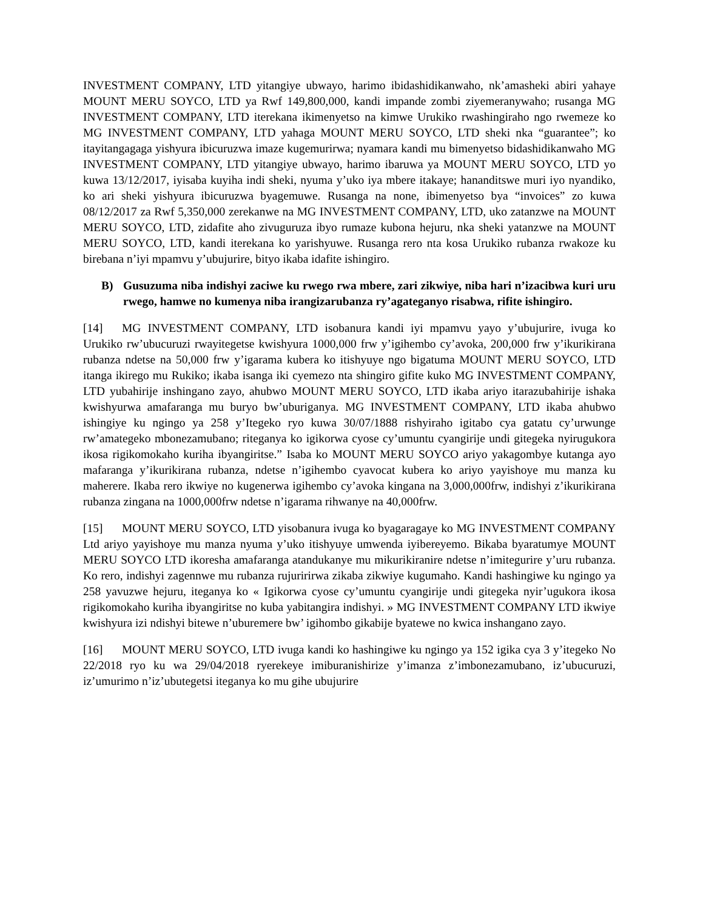INVESTMENT COMPANY, LTD yitangiye ubwayo, harimo ibidashidikanwaho, nk’amasheki abiri yahaye MOUNT MERU SOYCO, LTD ya Rwf 149,800,000, kandi impande zombi ziyemeranywaho; rusanga MG INVESTMENT COMPANY, LTD iterekana ikimenyetso na kimwe Urukiko rwashingiraho ngo rwemeze ko MG INVESTMENT COMPANY, LTD yahaga MOUNT MERU SOYCO, LTD sheki nka “guarantee”; ko itayitangagaga yishyura ibicuruzwa imaze kugemurirwa; nyamara kandi mu bimenyetso bidashidikanwaho MG INVESTMENT COMPANY, LTD yitangiye ubwayo, harimo ibaruwa ya MOUNT MERU SOYCO, LTD yo kuwa 13/12/2017, iyisaba kuyiha indi sheki, nyuma y’uko iya mbere itakaye; hananditswe muri iyo nyandiko, ko ari sheki yishyura ibicuruzwa byagemuwe. Rusanga na none, ibimenyetso bya “invoices” zo kuwa 08/12/2017 za Rwf 5,350,000 zerekanwe na MG INVESTMENT COMPANY, LTD, uko zatanzwe na MOUNT MERU SOYCO, LTD, zidafite aho zivuguruza ibyo rumaze kubona hejuru, nka sheki yatanzwe na MOUNT MERU SOYCO, LTD, kandi iterekana ko yarishyuwe. Rusanga rero nta kosa Urukiko rubanza rwakoze ku birebana n’iyi mpamvu y’ubujurire, bityo ikaba idafite ishingiro.
B) Gusuzuma niba indishyi zaciwe ku rwego rwa mbere, zari zikwiye, niba hari n’izacibwa kuri uru rwego, hamwe no kumenya niba irangizarubanza ry’agateganyo risabwa, rifite ishingiro.
[14] MG INVESTMENT COMPANY, LTD isobanura kandi iyi mpamvu yayo y’ubujurire, ivuga ko Urukiko rw’ubucuruzi rwayitegetse kwishyura 1000,000 frw y’igihembo cy’avoka, 200,000 frw y’ikurikirana rubanza ndetse na 50,000 frw y’igarama kubera ko itishyuye ngo bigatuma MOUNT MERU SOYCO, LTD itanga ikirego mu Rukiko; ikaba isanga iki cyemezo nta shingiro gifite kuko MG INVESTMENT COMPANY, LTD yubahirije inshingano zayo, ahubwo MOUNT MERU SOYCO, LTD ikaba ariyo itarazubahirije ishaka kwishyurwa amafaranga mu buryo bw’uburiganya. MG INVESTMENT COMPANY, LTD ikaba ahubwo ishingiye ku ngingo ya 258 y’Itegeko ryo kuwa 30/07/1888 rishyiraho igitabo cya gatatu cy’urwunge rw’amategeko mbonezamubano; riteganya ko igikorwa cyose cy’umuntu cyangirije undi gitegeka nyirugukora ikosa rigikomokaho kuriha ibyangiritse.” Isaba ko MOUNT MERU SOYCO ariyo yakagombye kutanga ayo mafaranga y’ikurikirana rubanza, ndetse n’igihembo cyavocat kubera ko ariyo yayishoye mu manza ku maherere. Ikaba rero ikwiye no kugenerwa igihembo cy’avoka kingana na 3,000,000frw, indishyi z’ikurikirana rubanza zingana na 1000,000frw ndetse n’igarama rihwanye na 40,000frw.
[15] MOUNT MERU SOYCO, LTD yisobanura ivuga ko byagaragaye ko MG INVESTMENT COMPANY Ltd ariyo yayishoye mu manza nyuma y’uko itishyuye umwenda iyibereyemo. Bikaba byaratumye MOUNT MERU SOYCO LTD ikoresha amafaranga atandukanye mu mikurikiranire ndetse n’imitegurire y’uru rubanza. Ko rero, indishyi zagennwe mu rubanza rujuririrwa zikaba zikwiye kugumaho. Kandi hashingiwe ku ngingo ya 258 yavuzwe hejuru, iteganya ko « Igikorwa cyose cy’umuntu cyangirije undi gitegeka nyir’ugukora ikosa rigikomokaho kuriha ibyangiritse no kuba yabitangira indishyi. » MG INVESTMENT COMPANY LTD ikwiye kwishyura izi ndishyi bitewe n’uburemere bw’ igihombo gikabije byatewe no kwica inshangano zayo.
[16] MOUNT MERU SOYCO, LTD ivuga kandi ko hashingiwe ku ngingo ya 152 igika cya 3 y’itegeko No 22/2018 ryo ku wa 29/04/2018 ryerekeye imiburanishirize y’imanza z’imbonezamubano, iz’ubucuruzi, iz’umurimo n’iz’ubutegetsi iteganya ko mu gihe ubujurire